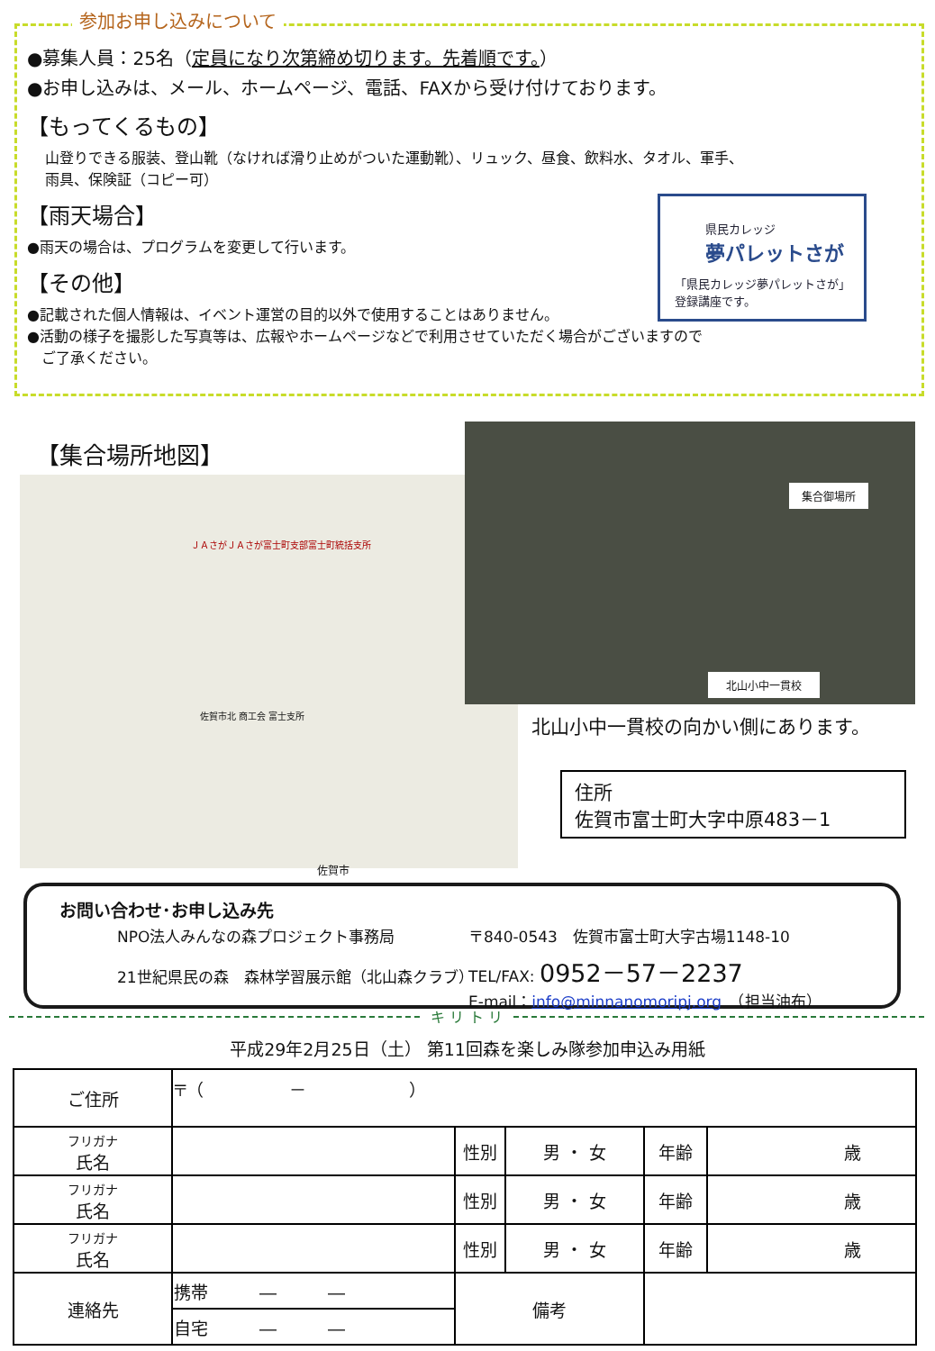参加お申し込みについて
●募集人員：25名（定員になり次第締め切ります。先着順です。）
●お申し込みは、メール、ホームページ、電話、FAXから受け付けております。
【もってくるもの】
山登りできる服装、登山靴（なければ滑り止めがついた運動靴）、リュック、昼食、飲料水、タオル、軍手、
雨具、保険証（コピー可）
【雨天場合】
●雨天の場合は、プログラムを変更して行います。
【その他】
●記載された個人情報は、イベント運営の目的以外で使用することはありません。
●活動の様子を撮影した写真等は、広報やホームページなどで利用させていただく場合がございますので
　ご了承ください。
県民カレッジ
夢パレットさが
「県民カレッジ夢パレットさが」
登録講座です。
【集合場所地図】
ＪＡさがＪＡさが富士町支部富士町統括支所
佐賀市北 商工会 富士支所
佐賀市
集合御場所
北山小中一貫校
北山小中一貫校の向かい側にあります。
住所
佐賀市富士町大字中原483－1
お問い合わせ･お申し込み先
NPO法人みんなの森プロジェクト事務局
21世紀県民の森　森林学習展示館（北山森クラブ）
〒840-0543　佐賀市富士町大字古場1148-10
TEL/FAX: 0952－57－2237
E-mail：info@minnanomoripj.org　（担当油布）
キ リ ト リ
平成29年2月25日（土） 第11回森を楽しみ隊参加申込み用紙
| ご住所 | 〒（ － ） | | | | |
| フリガナ 氏名 | | 性別 | 男 ・ 女 | 年齢 | 歳 |
| フリガナ 氏名 | | 性別 | 男 ・ 女 | 年齢 | 歳 |
| フリガナ 氏名 | | 性別 | 男 ・ 女 | 年齢 | 歳 |
| 連絡先 | 携帯 ― ― | 備考 | | | |
| | 自宅 ― ― | | | | |